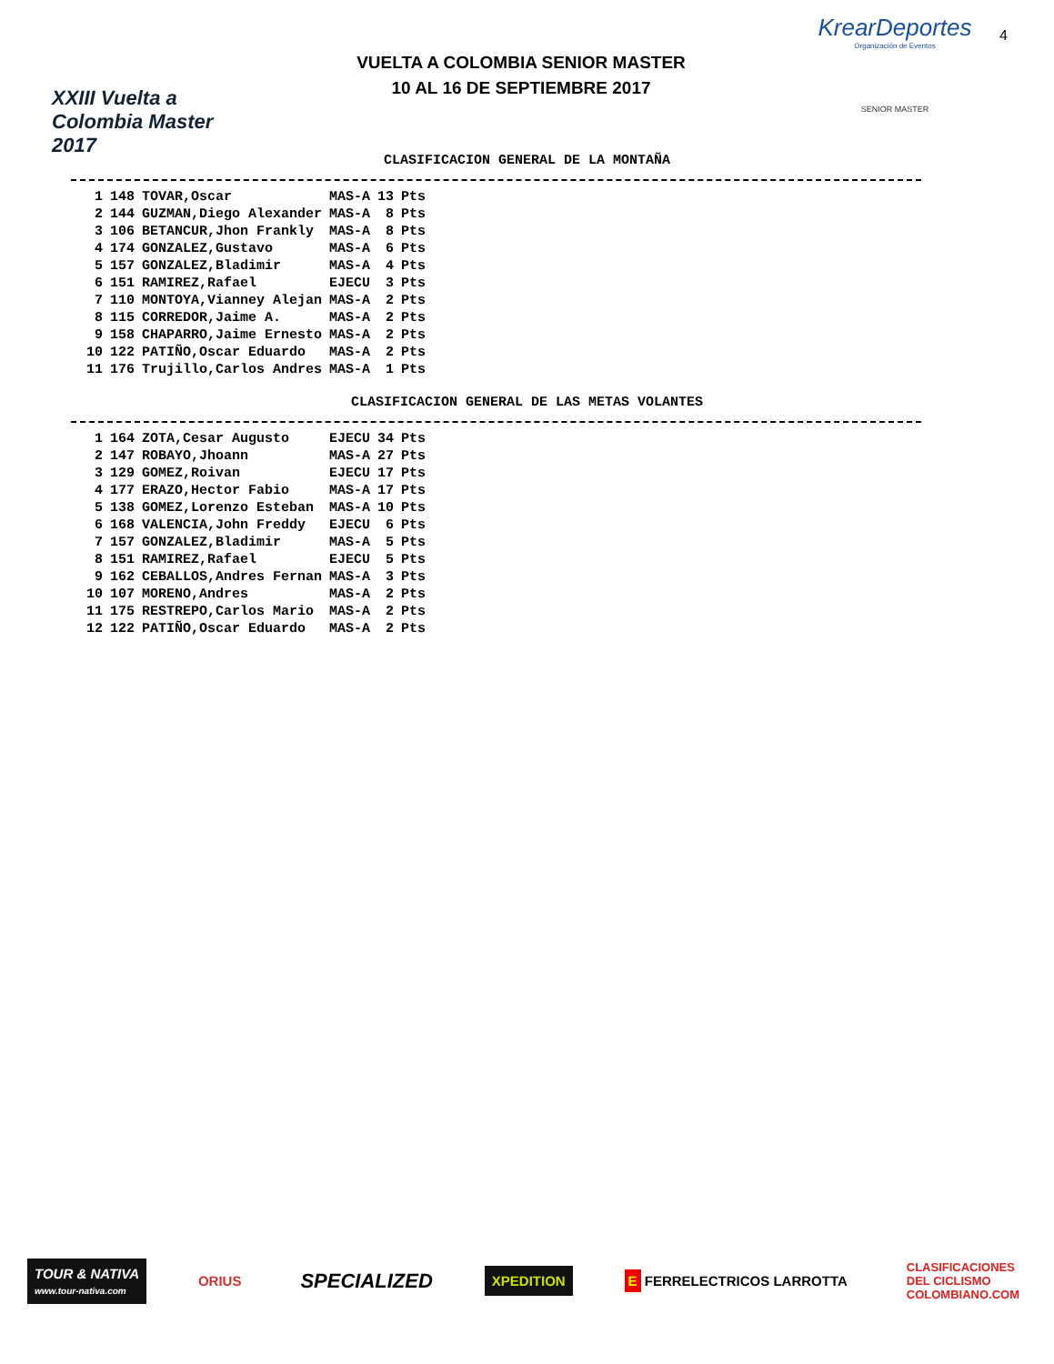XXIII Vuelta a Colombia Master 2017
VUELTA A COLOMBIA SENIOR MASTER
10 AL 16 DE SEPTIEMBRE 2017
KrearDeportes
Organización de Eventos
SENIOR MASTER
4
CLASIFICACION GENERAL DE LA MONTAÑA
| 1 | 148 | TOVAR,Oscar | MAS-A | 13 | Pts |
| 2 | 144 | GUZMAN,Diego Alexander | MAS-A | 8 | Pts |
| 3 | 106 | BETANCUR,Jhon Frankly | MAS-A | 8 | Pts |
| 4 | 174 | GONZALEZ,Gustavo | MAS-A | 6 | Pts |
| 5 | 157 | GONZALEZ,Bladimir | MAS-A | 4 | Pts |
| 6 | 151 | RAMIREZ,Rafael | EJECU | 3 | Pts |
| 7 | 110 | MONTOYA,Vianney Alejan | MAS-A | 2 | Pts |
| 8 | 115 | CORREDOR,Jaime A. | MAS-A | 2 | Pts |
| 9 | 158 | CHAPARRO,Jaime Ernesto | MAS-A | 2 | Pts |
| 10 | 122 | PATIÑO,Oscar Eduardo | MAS-A | 2 | Pts |
| 11 | 176 | Trujillo,Carlos Andres | MAS-A | 1 | Pts |
CLASIFICACION GENERAL DE LAS METAS VOLANTES
| 1 | 164 | ZOTA,Cesar Augusto | EJECU | 34 | Pts |
| 2 | 147 | ROBAYO,Jhoann | MAS-A | 27 | Pts |
| 3 | 129 | GOMEZ,Roivan | EJECU | 17 | Pts |
| 4 | 177 | ERAZO,Hector Fabio | MAS-A | 17 | Pts |
| 5 | 138 | GOMEZ,Lorenzo Esteban | MAS-A | 10 | Pts |
| 6 | 168 | VALENCIA,John Freddy | EJECU | 6 | Pts |
| 7 | 157 | GONZALEZ,Bladimir | MAS-A | 5 | Pts |
| 8 | 151 | RAMIREZ,Rafael | EJECU | 5 | Pts |
| 9 | 162 | CEBALLOS,Andres Fernan | MAS-A | 3 | Pts |
| 10 | 107 | MORENO,Andres | MAS-A | 2 | Pts |
| 11 | 175 | RESTREPO,Carlos Mario | MAS-A | 2 | Pts |
| 12 | 122 | PATIÑO,Oscar Eduardo | MAS-A | 2 | Pts |
TOUR & NATIVA
www.tour-nativa.com
ORIUS
SPECIALIZED
XPEDITION
E FERRELECTRICOS LARROTTA
CLASIFICACIONES
DEL CICLISMO
COLOMBIANO.COM